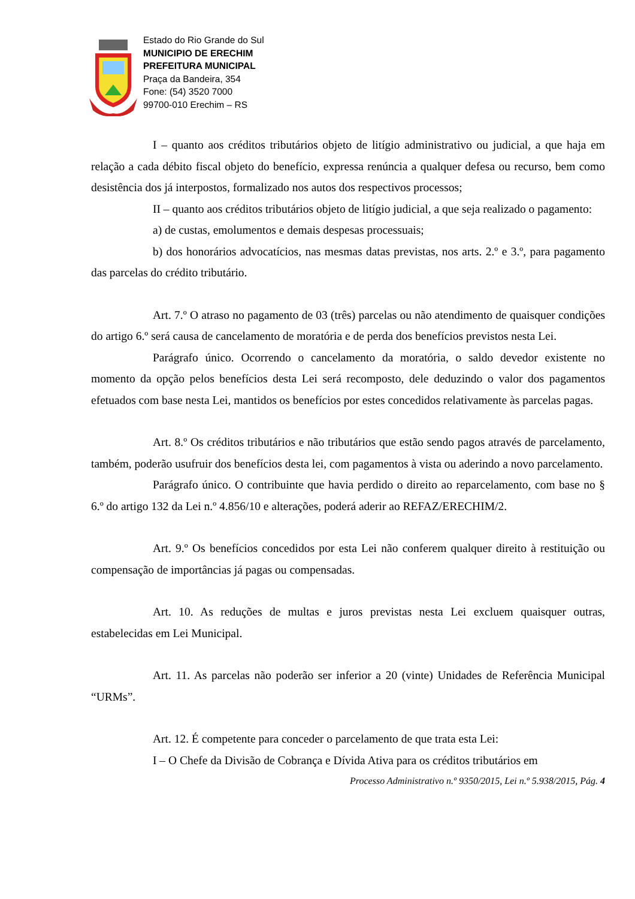Estado do Rio Grande do Sul
MUNICIPIO DE ERECHIM
PREFEITURA MUNICIPAL
Praça da Bandeira, 354
Fone: (54) 3520 7000
99700-010 Erechim – RS
I – quanto aos créditos tributários objeto de litígio administrativo ou judicial, a que haja em relação a cada débito fiscal objeto do benefício, expressa renúncia a qualquer defesa ou recurso, bem como desistência dos já interpostos, formalizado nos autos dos respectivos processos;
II – quanto aos créditos tributários objeto de litígio judicial, a que seja realizado o pagamento:
a) de custas, emolumentos e demais despesas processuais;
b) dos honorários advocatícios, nas mesmas datas previstas, nos arts. 2.º e 3.º, para pagamento das parcelas do crédito tributário.
Art. 7.º O atraso no pagamento de 03 (três) parcelas ou não atendimento de quaisquer condições do artigo 6.º será causa de cancelamento de moratória e de perda dos benefícios previstos nesta Lei.
Parágrafo único. Ocorrendo o cancelamento da moratória, o saldo devedor existente no momento da opção pelos benefícios desta Lei será recomposto, dele deduzindo o valor dos pagamentos efetuados com base nesta Lei, mantidos os benefícios por estes concedidos relativamente às parcelas pagas.
Art. 8.º Os créditos tributários e não tributários que estão sendo pagos através de parcelamento, também, poderão usufruir dos benefícios desta lei, com pagamentos à vista ou aderindo a novo parcelamento.
Parágrafo único. O contribuinte que havia perdido o direito ao reparcelamento, com base no § 6.º do artigo 132 da Lei n.º 4.856/10 e alterações, poderá aderir ao REFAZ/ERECHIM/2.
Art. 9.º Os benefícios concedidos por esta Lei não conferem qualquer direito à restituição ou compensação de importâncias já pagas ou compensadas.
Art. 10. As reduções de multas e juros previstas nesta Lei excluem quaisquer outras, estabelecidas em Lei Municipal.
Art. 11. As parcelas não poderão ser inferior a 20 (vinte) Unidades de Referência Municipal “URMs”.
Art. 12. É competente para conceder o parcelamento de que trata esta Lei:
I – O Chefe da Divisão de Cobrança e Dívida Ativa para os créditos tributários em
Processo Administrativo n.º 9350/2015, Lei n.º 5.938/2015, Pág. 4